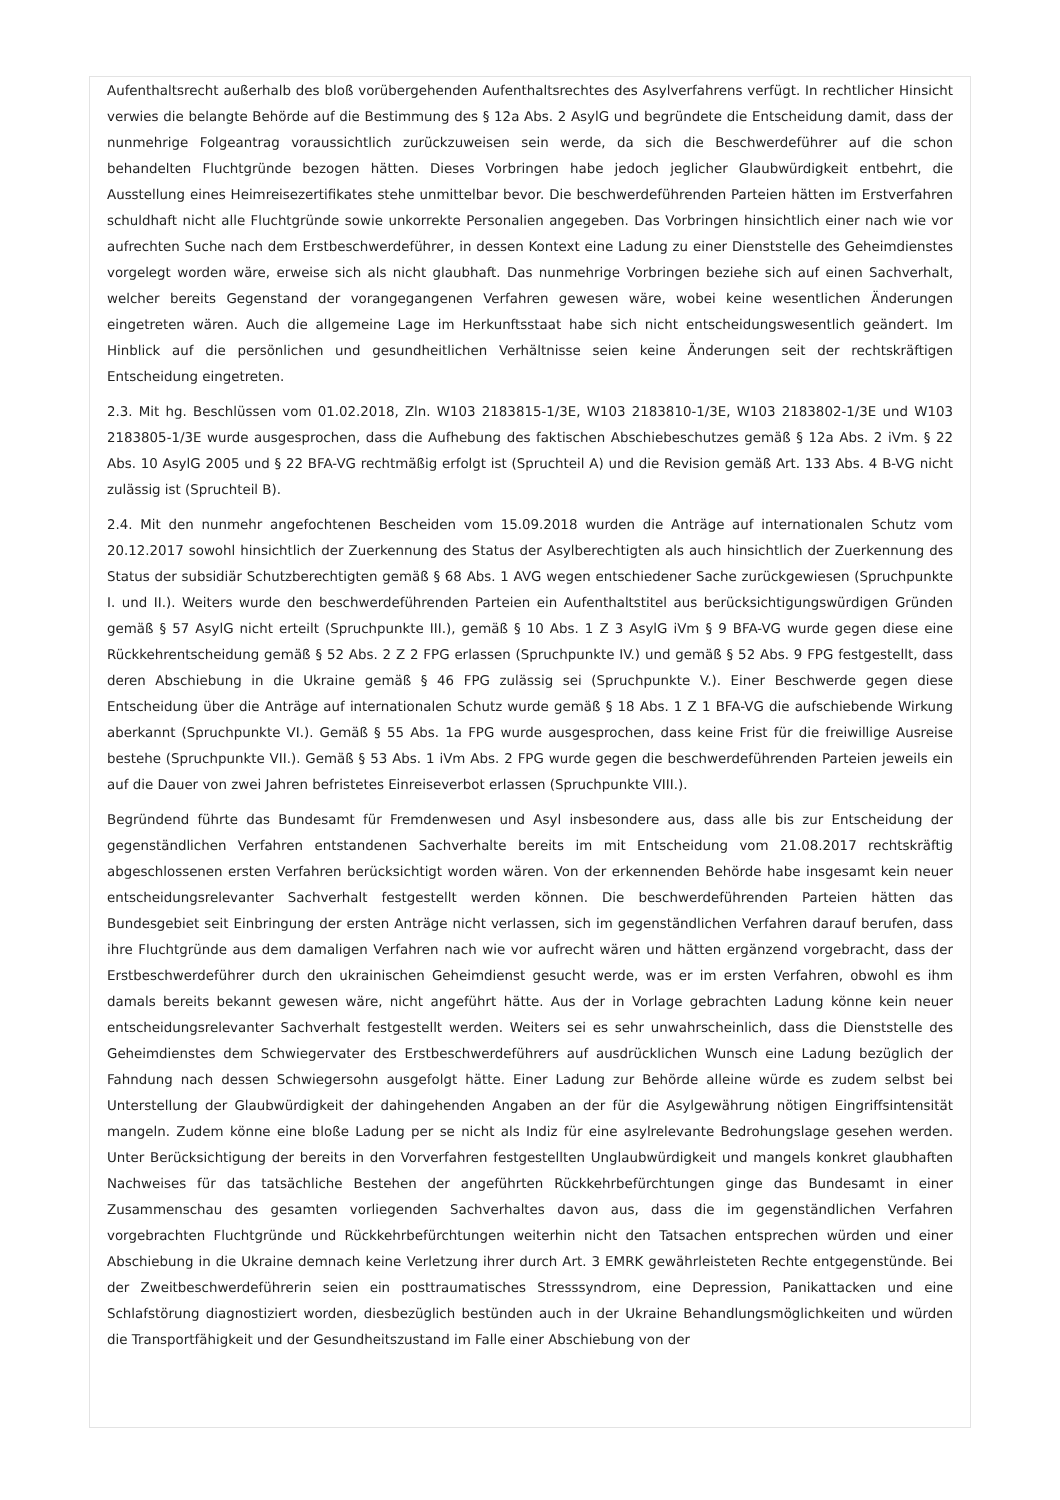Aufenthaltsrecht außerhalb des bloß vorübergehenden Aufenthaltsrechtes des Asylverfahrens verfügt. In rechtlicher Hinsicht verwies die belangte Behörde auf die Bestimmung des § 12a Abs. 2 AsylG und begründete die Entscheidung damit, dass der nunmehrige Folgeantrag voraussichtlich zurückzuweisen sein werde, da sich die Beschwerdeführer auf die schon behandelten Fluchtgründe bezogen hätten. Dieses Vorbringen habe jedoch jeglicher Glaubwürdigkeit entbehrt, die Ausstellung eines Heimreisezertifikates stehe unmittelbar bevor. Die beschwerdeführenden Parteien hätten im Erstverfahren schuldhaft nicht alle Fluchtgründe sowie unkorrekte Personalien angegeben. Das Vorbringen hinsichtlich einer nach wie vor aufrechten Suche nach dem Erstbeschwerdeführer, in dessen Kontext eine Ladung zu einer Dienststelle des Geheimdienstes vorgelegt worden wäre, erweise sich als nicht glaubhaft. Das nunmehrige Vorbringen beziehe sich auf einen Sachverhalt, welcher bereits Gegenstand der vorangegangenen Verfahren gewesen wäre, wobei keine wesentlichen Änderungen eingetreten wären. Auch die allgemeine Lage im Herkunftsstaat habe sich nicht entscheidungswesentlich geändert. Im Hinblick auf die persönlichen und gesundheitlichen Verhältnisse seien keine Änderungen seit der rechtskräftigen Entscheidung eingetreten.
2.3. Mit hg. Beschlüssen vom 01.02.2018, Zln. W103 2183815-1/3E, W103 2183810-1/3E, W103 2183802-1/3E und W103 2183805-1/3E wurde ausgesprochen, dass die Aufhebung des faktischen Abschiebeschutzes gemäß § 12a Abs. 2 iVm. § 22 Abs. 10 AsylG 2005 und § 22 BFA-VG rechtmäßig erfolgt ist (Spruchteil A) und die Revision gemäß Art. 133 Abs. 4 B-VG nicht zulässig ist (Spruchteil B).
2.4. Mit den nunmehr angefochtenen Bescheiden vom 15.09.2018 wurden die Anträge auf internationalen Schutz vom 20.12.2017 sowohl hinsichtlich der Zuerkennung des Status der Asylberechtigten als auch hinsichtlich der Zuerkennung des Status der subsidiär Schutzberechtigten gemäß § 68 Abs. 1 AVG wegen entschiedener Sache zurückgewiesen (Spruchpunkte I. und II.). Weiters wurde den beschwerdeführenden Parteien ein Aufenthaltstitel aus berücksichtigungswürdigen Gründen gemäß § 57 AsylG nicht erteilt (Spruchpunkte III.), gemäß § 10 Abs. 1 Z 3 AsylG iVm § 9 BFA-VG wurde gegen diese eine Rückkehrentscheidung gemäß § 52 Abs. 2 Z 2 FPG erlassen (Spruchpunkte IV.) und gemäß § 52 Abs. 9 FPG festgestellt, dass deren Abschiebung in die Ukraine gemäß § 46 FPG zulässig sei (Spruchpunkte V.). Einer Beschwerde gegen diese Entscheidung über die Anträge auf internationalen Schutz wurde gemäß § 18 Abs. 1 Z 1 BFA-VG die aufschiebende Wirkung aberkannt (Spruchpunkte VI.). Gemäß § 55 Abs. 1a FPG wurde ausgesprochen, dass keine Frist für die freiwillige Ausreise bestehe (Spruchpunkte VII.). Gemäß § 53 Abs. 1 iVm Abs. 2 FPG wurde gegen die beschwerdeführenden Parteien jeweils ein auf die Dauer von zwei Jahren befristetes Einreiseverbot erlassen (Spruchpunkte VIII.).
Begründend führte das Bundesamt für Fremdenwesen und Asyl insbesondere aus, dass alle bis zur Entscheidung der gegenständlichen Verfahren entstandenen Sachverhalte bereits im mit Entscheidung vom 21.08.2017 rechtskräftig abgeschlossenen ersten Verfahren berücksichtigt worden wären. Von der erkennenden Behörde habe insgesamt kein neuer entscheidungsrelevanter Sachverhalt festgestellt werden können. Die beschwerdeführenden Parteien hätten das Bundesgebiet seit Einbringung der ersten Anträge nicht verlassen, sich im gegenständlichen Verfahren darauf berufen, dass ihre Fluchtgründe aus dem damaligen Verfahren nach wie vor aufrecht wären und hätten ergänzend vorgebracht, dass der Erstbeschwerdeführer durch den ukrainischen Geheimdienst gesucht werde, was er im ersten Verfahren, obwohl es ihm damals bereits bekannt gewesen wäre, nicht angeführt hätte. Aus der in Vorlage gebrachten Ladung könne kein neuer entscheidungsrelevanter Sachverhalt festgestellt werden. Weiters sei es sehr unwahrscheinlich, dass die Dienststelle des Geheimdienstes dem Schwiegervater des Erstbeschwerdeführers auf ausdrücklichen Wunsch eine Ladung bezüglich der Fahndung nach dessen Schwiegersohn ausgefolgt hätte. Einer Ladung zur Behörde alleine würde es zudem selbst bei Unterstellung der Glaubwürdigkeit der dahingehenden Angaben an der für die Asylgewährung nötigen Eingriffsintensität mangeln. Zudem könne eine bloße Ladung per se nicht als Indiz für eine asylrelevante Bedrohungslage gesehen werden. Unter Berücksichtigung der bereits in den Vorverfahren festgestellten Unglaubwürdigkeit und mangels konkret glaubhaften Nachweises für das tatsächliche Bestehen der angeführten Rückkehrbefürchtungen ginge das Bundesamt in einer Zusammenschau des gesamten vorliegenden Sachverhaltes davon aus, dass die im gegenständlichen Verfahren vorgebrachten Fluchtgründe und Rückkehrbefürchtungen weiterhin nicht den Tatsachen entsprechen würden und einer Abschiebung in die Ukraine demnach keine Verletzung ihrer durch Art. 3 EMRK gewährleisteten Rechte entgegenstünde. Bei der Zweitbeschwerdeführerin seien ein posttraumatisches Stresssyndrom, eine Depression, Panikattacken und eine Schlafstörung diagnostiziert worden, diesbezüglich bestünden auch in der Ukraine Behandlungsmöglichkeiten und würden die Transportfähigkeit und der Gesundheitszustand im Falle einer Abschiebung von der